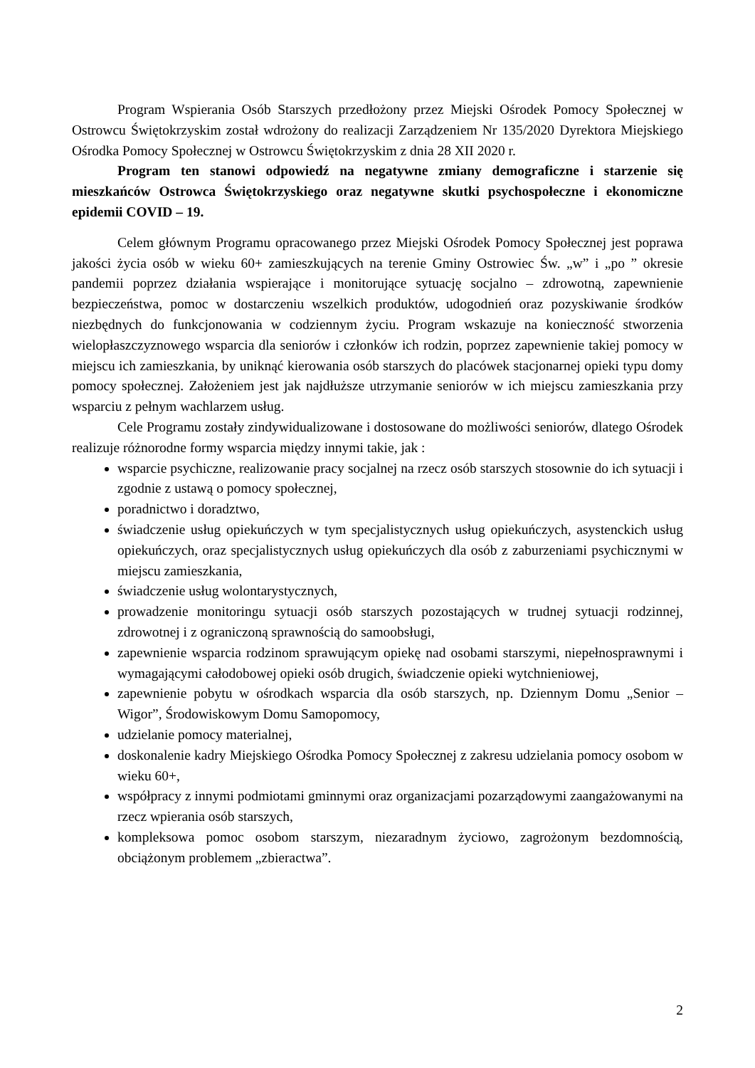Program Wspierania Osób Starszych przedłożony przez Miejski Ośrodek Pomocy Społecznej w Ostrowcu Świętokrzyskim został wdrożony do realizacji Zarządzeniem Nr 135/2020 Dyrektora Miejskiego Ośrodka Pomocy Społecznej w Ostrowcu Świętokrzyskim z dnia 28 XII 2020 r.
Program ten stanowi odpowiedź na negatywne zmiany demograficzne i starzenie się mieszkańców Ostrowca Świętokrzyskiego oraz negatywne skutki psychospołeczne i ekonomiczne epidemii COVID – 19.
Celem głównym Programu opracowanego przez Miejski Ośrodek Pomocy Społecznej jest poprawa jakości życia osób w wieku 60+ zamieszkujących na terenie Gminy Ostrowiec Św. „w” i „po ” okresie pandemii poprzez działania wspierające i monitorujące sytuację socjalno – zdrowotną, zapewnienie bezpieczeństwa, pomoc w dostarczeniu wszelkich produktów, udogodnień oraz pozyskiwanie środków niezbędnych do funkcjonowania w codziennym życiu. Program wskazuje na konieczność stworzenia wielopłaszczyznowego wsparcia dla seniorów i członków ich rodzin, poprzez zapewnienie takiej pomocy w miejscu ich zamieszkania, by uniknąć kierowania osób starszych do placówek stacjonarnej opieki typu domy pomocy społecznej. Założeniem jest jak najdłuższe utrzymanie seniorów w ich miejscu zamieszkania przy wsparciu z pełnym wachlarzem usług.
Cele Programu zostały zindywidualizowane i dostosowane do możliwości seniorów, dlatego Ośrodek realizuje różnorodne formy wsparcia między innymi takie, jak :
wsparcie psychiczne, realizowanie pracy socjalnej na rzecz osób starszych stosownie do ich sytuacji i zgodnie z ustawą o pomocy społecznej,
poradnictwo i doradztwo,
świadczenie usług opiekuńczych w tym specjalistycznych usług opiekuńczych, asystenckich usług opiekuńczych, oraz specjalistycznych usług opiekuńczych dla osób z zaburzeniami psychicznymi w miejscu zamieszkania,
świadczenie usług wolontarystycznych,
prowadzenie monitoringu sytuacji osób starszych pozostających w trudnej sytuacji rodzinnej, zdrowotnej i z ograniczoną sprawnością do samoobsługi,
zapewnienie wsparcia rodzinom sprawującym opiekę nad osobami starszymi, niepełnosprawnymi i wymagającymi całodobowej opieki osób drugich, świadczenie opieki wytchnieniowej,
zapewnienie pobytu w ośrodkach wsparcia dla osób starszych, np. Dziennym Domu „Senior – Wigor”, Środowiskowym Domu Samopomocy,
udzielanie pomocy materialnej,
doskonalenie kadry Miejskiego Ośrodka Pomocy Społecznej z zakresu udzielania pomocy osobom w wieku 60+,
współpracy z innymi podmiotami gminnymi oraz organizacjami pozarządowymi zaangażowanymi na rzecz wpierania osób starszych,
kompleksowa pomoc osobom starszym, niezaradnym życiowo, zagrożonym bezdomnością, obciążonym problemem „zbieractwa”.
2